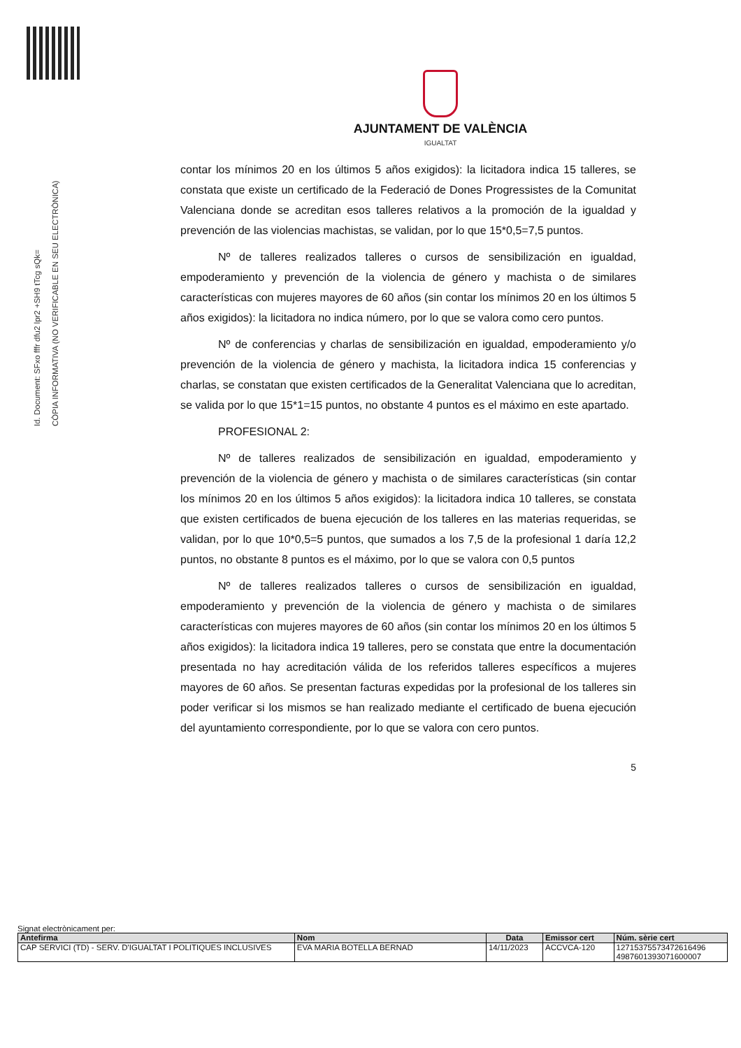Id. Document: SFxo fffr dfu2 lpr2 +SH9 tTcg sQk=
CÒPIA INFORMATIVA (NO VERIFICABLE EN SEU ELECTRÒNICA)
AJUNTAMENT DE VALÈNCIA
IGUALTAT
contar los mínimos 20 en los últimos 5 años exigidos): la licitadora indica 15 talleres, se constata que existe un certificado de la Federació de Dones Progressistes de la Comunitat Valenciana donde se acreditan esos talleres relativos a la promoción de la igualdad y prevención de las violencias machistas, se validan, por lo que 15*0,5=7,5 puntos.
Nº de talleres realizados talleres o cursos de sensibilización en igualdad, empoderamiento y prevención de la violencia de género y machista o de similares características con mujeres mayores de 60 años (sin contar los mínimos 20 en los últimos 5 años exigidos): la licitadora no indica número, por lo que se valora como cero puntos.
Nº de conferencias y charlas de sensibilización en igualdad, empoderamiento y/o prevención de la violencia de género y machista, la licitadora indica 15 conferencias y charlas, se constatan que existen certificados de la Generalitat Valenciana que lo acreditan, se valida por lo que 15*1=15 puntos, no obstante 4 puntos es el máximo en este apartado.
PROFESIONAL 2:
Nº de talleres realizados de sensibilización en igualdad, empoderamiento y prevención de la violencia de género y machista o de similares características (sin contar los mínimos 20 en los últimos 5 años exigidos): la licitadora indica 10 talleres, se constata que existen certificados de buena ejecución de los talleres en las materias requeridas, se validan, por lo que 10*0,5=5 puntos, que sumados a los 7,5 de la profesional 1 daría 12,2 puntos, no obstante 8 puntos es el máximo, por lo que se valora con 0,5 puntos
Nº de talleres realizados talleres o cursos de sensibilización en igualdad, empoderamiento y prevención de la violencia de género y machista o de similares características con mujeres mayores de 60 años (sin contar los mínimos 20 en los últimos 5 años exigidos): la licitadora indica 19 talleres, pero se constata que entre la documentación presentada no hay acreditación válida de los referidos talleres específicos a mujeres mayores de 60 años. Se presentan facturas expedidas por la profesional de los talleres sin poder verificar si los mismos se han realizado mediante el certificado de buena ejecución del ayuntamiento correspondiente, por lo que se valora con cero puntos.
5
Signat electrònicament per:
| Antefirma | Nom | Data | Emissor cert | Núm. sèrie cert |
| --- | --- | --- | --- | --- |
| CAP SERVICI (TD) - SERV. D'IGUALTAT I POLITIQUES INCLUSIVES | EVA MARIA BOTELLA BERNAD | 14/11/2023 | ACCVCA-120 | 12715375573472616496 4987601393071600007 |